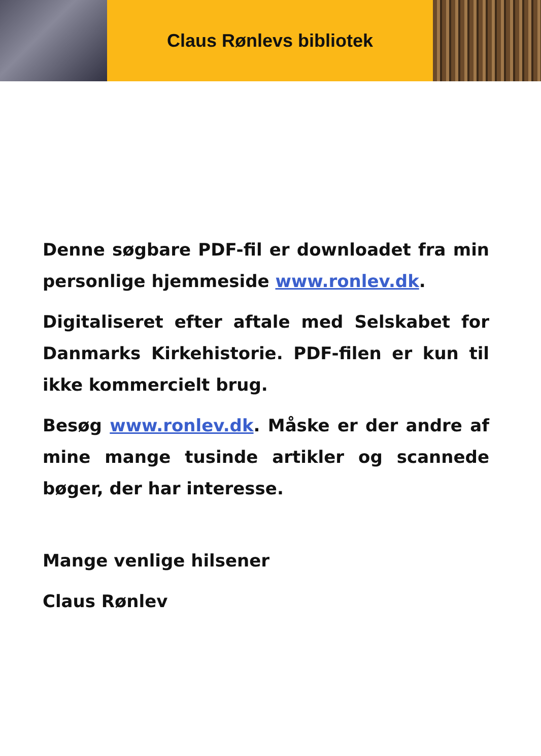Claus Rønlevs bibliotek
Denne søgbare PDF-fil er downloadet fra min personlige hjemmeside www.ronlev.dk.
Digitaliseret efter aftale med Selskabet for Danmarks Kirkehistorie. PDF-filen er kun til ikke kommercielt brug.
Besøg www.ronlev.dk. Måske er der andre af mine mange tusinde artikler og scannede bøger, der har interesse.
Mange venlige hilsener
Claus Rønlev